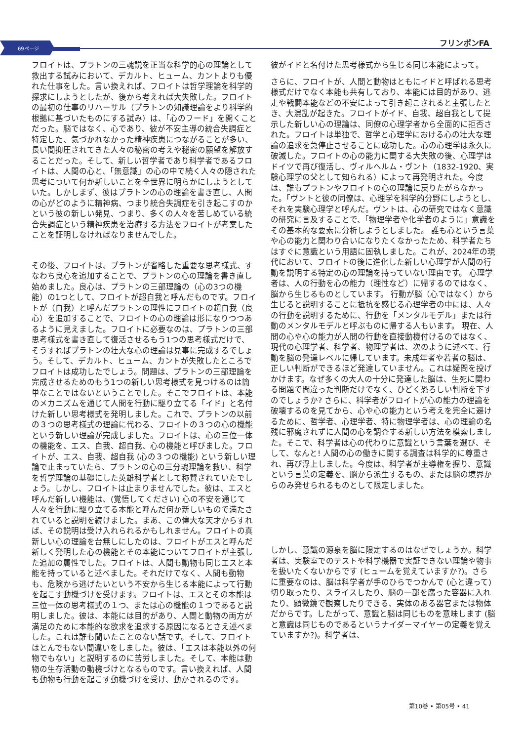69ページ
フリンポンFA
フロイトは、プラトンの三魂説を正当な科学的心の理論として救出する試みにおいて、デカルト、ヒューム、カントよりも優れた仕事をした。言い換えれば、フロイトは哲学理論を科学的探求にしようとしたが、後から考えれば大失敗した。フロイトの最初の仕事のリハーサル（プラトンの知識理論をより科学的根拠に基づいたものにする試み）は、「心のフード」を開くことだった。脳ではなく、心であり、彼が不安主導の統合失調症と特定した、気づかれなかった精神疾患につながることが多い、長い間抑圧されてきた人々の秘密の考えや秘密の願望を解放することだった。そして、新しい哲学者であり科学者であるフロイトは、人間の心と、「無意識」の心の中で続く人々の隠された思考について何か新しいことを全世界に明らかにしようとしていた。しかしまず、彼はプラトンの心の理論を書き直し、人間の心がどのように精神病、つまり統合失調症を引き起こすのかという彼の新しい発見、つまり、多くの人々を苦しめている統合失調症という精神疾患を治療する方法をフロイトが考案したことを証明しなければなりませんでした。
その後、フロイトは、プラトンが省略した重要な思考様式、すなわち良心を追加することで、プラトンの心の理論を書き直し始めました。良心は、プラトンの三部理論の（心の3つの機能）の1つとして、フロイトが超自我と呼んだものです。フロイトが（自我）と呼んだプラトンの理性にフロイトの超自我（良心）を追加することで、フロイトの心の理論は形になりつつあるように見えました。フロイトに必要なのは、プラトンの三部思考様式を書き直して復活させるもう1つの思考様式だけで、そうすればプラトンの壮大な心の理論は見事に完成するでしょう。そして、デカルト、ヒューム、カントが失敗したところでフロイトは成功したでしょう。問題は、プラトンの三部理論を完成させるためのもう1つの新しい思考様式を見つけるのは簡単なことではないということでした。そこでフロイトは、本能のメカニズムを通じて人間を行動に駆り立てる「イド」と名付けた新しい思考様式を発明しました。これで、プラトンの以前の３つの思考様式の理論に代わる、フロイトの３つの心の機能という新しい理論が完成しました。フロイトは、心の三位一体の機能を、エス、自我、超自我、心の機能と呼びました。フロイトが、エス、自我、超自我 (心の３つの機能) という新しい理論で止まっていたら、プラトンの心の三分魂理論を救い、科学を哲学理論の基礎にした英雄科学者として称賛されていたでしょう。しかし、フロイトは止まりませんでした。彼は、エスと呼んだ新しい機能は、(覚悟してください) 心の不安を通じて人々を行動に駆り立てる本能と呼んだ何か新しいもので満たされていると説明を続けました。まあ、この偉大な天才からすれば、その説明は受け入れられるかもしれません。フロイトの真新しい心の理論を台無しにしたのは、フロイトがエスと呼んだ新しく発明した心の機能とその本能についてフロイトが主張した追加の属性でした。フロイトは、人間も動物も同じエスと本能を持っていると述べました。それだけでなく、人間も動物も、危険から逃げたいという不安から生じる本能によって行動を起こす動機づけを受けます。フロイトは、エスとその本能は三位一体の思考様式の１つ、または心の機能の１つであると説明しました。彼は、本能には目的があり、人間と動物の両方が満足のために本能的な欲求を追求する原因になるとさえ述べました。これは誰も聞いたことのない話です。そして、フロイトはとんでもない間違いをしました。彼は、「エスは本能以外の何物でもない」と説明するのに苦労しました。そして、本能は動物の生存活動の動機づけとなるものです。言い換えれば、人間も動物も行動を起こす動機づけを受け、動かされるのです。
彼がイドと名付けた思考様式から生じる同じ本能によって。
さらに、フロイトが、人間と動物はともにイドと呼ばれる思考様式だけでなく本能も共有しており、本能には目的があり、逃走や戦闘本能などの不安によって引き起こされると主張したとき、大混乱が起きた。フロイトがイド、自我、超自我として提示した新しい心の理論は、同僚の心理学者から全面的に拒否された。フロイトは単独で、哲学と心理学における心の壮大な理論の追求を急停止させることに成功した。心の心理学は永久に破滅した。フロイトの心の能力に関する大失敗の後、心理学はドイツで再び復活し、ヴィルヘルム・ヴント（1832-1920、実験心理学の父として知られる）によって再発明された。今度は、誰もプラトンやフロイトの心の理論に戻りたがらなかった。「ヴントと彼の同僚は、心理学を科学的分野にしようとし、それを実験心理学と呼んだ。ヴントは、心の研究ではなく意識の研究に言及することで、「物理学者や化学者のように」意識をその基本的な要素に分析しようとしました。 誰も心という言葉や心の能力と関わり合いになりたくなかったため、科学者たちはすぐに意識という用語に固執しました。これが、2024年の現代において、フロイトの後に進化した新しい心理学が人間の行動を説明する特定の心の理論を持っていない理由です。 心理学者は、人の行動を心の能力（理性など）に帰するのではなく、脳から生じるものとしています。 行動が脳（心ではなく）から生じると説明することに抵抗を感じる心理学者の中には、人々の行動を説明するために、行動を「メンタルモデル」または行動のメンタルモデルと呼ぶものに帰する人もいます。 現在、人間の心や心の能力が人間の行動を直接動機付けるのではなく、現代の心理学者、科学者、物理学者は、次のように述べて、行動を脳の発達レベルに帰しています。未成年者や若者の脳は、正しい判断ができるほど発達していません。これは疑問を投げかけます。なぜ多くの大人の十分に発達した脳は、生死に関わる問題で間違った判断だけでなく、ひどく恐ろしい判断を下すのでしょうか? さらに、科学者がフロイトが心の能力の理論を破壊するのを見てから、心や心の能力という考えを完全に避けるために、哲学者、心理学者、特に物理学者は、心の理論の名残に邪魔されずに人間の心を調査する新しい方法を模索しました。そこで、科学者は心の代わりに意識という言葉を選び、そして、なんと! 人間の心の働きに関する調査は科学的に尊重され、再び浮上しました。今度は、科学者が主導権を握り、意識という言葉の定義を、脳から派生するもの、または脳の境界からのみ発せられるものとして限定しました。
しかし、意識の源泉を脳に限定するのはなぜでしょうか。科学者は、実験室でのテストや科学機器で実証できない理論や物事を扱いたくないからです (ヒュームを覚えていますか?)。さらに重要なのは、脳は科学者が手のひらでつかんで (心と違って) 切り取ったり、スライスしたり、脳の一部を腐った容器に入れたり、顕微鏡で観察したりできる、実体のある器官または物体だからです。したがって、意識と脳は同じものを意味します (脳と意識は同じものであるというナイダーマイヤーの定義を覚えていますか?)。科学者は、
第10巻 • 第05号 • 41